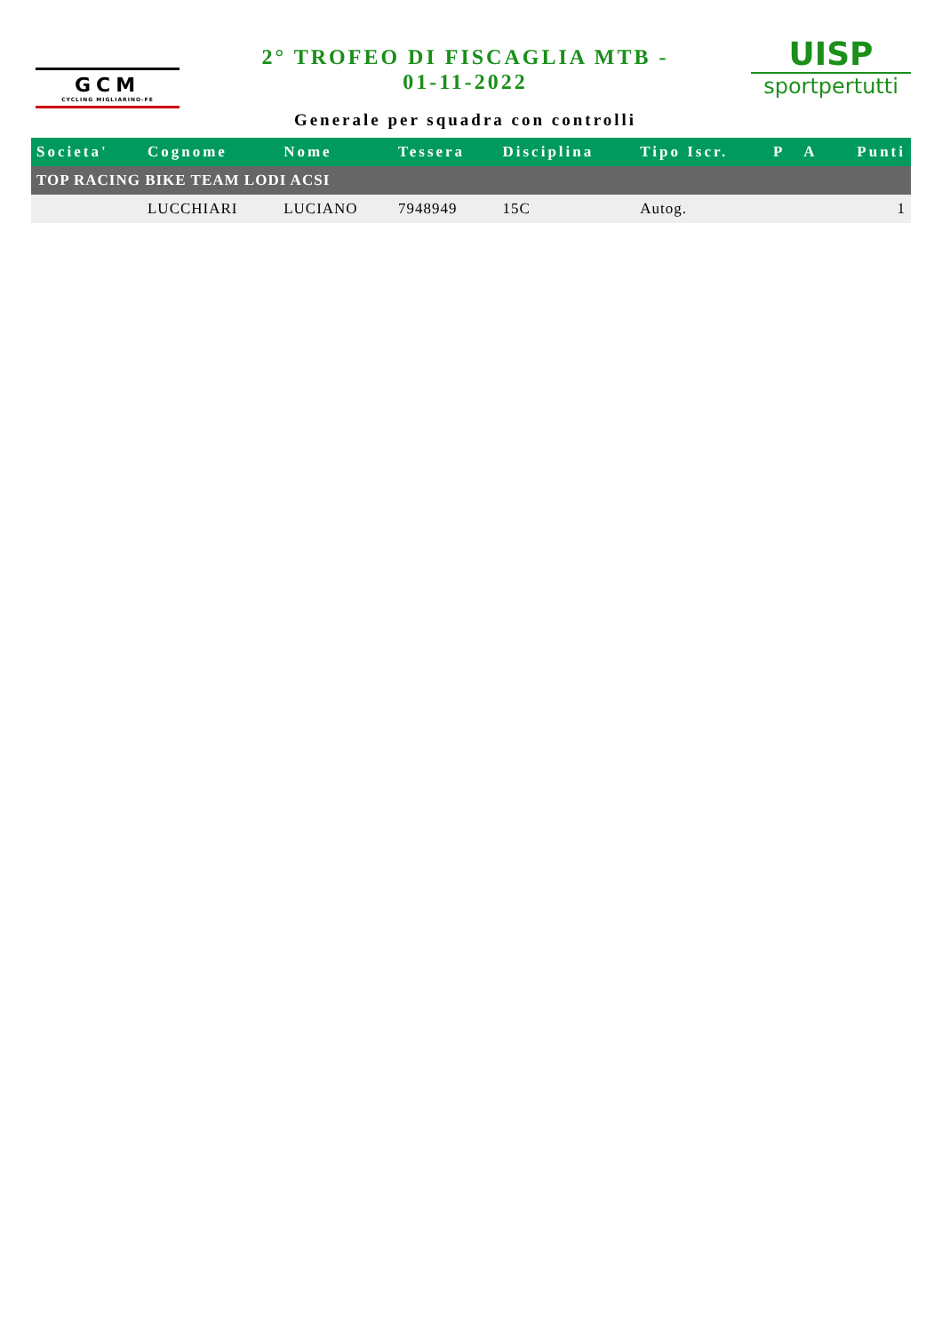GCM
CYCLING MIGLIARINO-FE
2° TROFEO DI FISCAGLIA MTB -
01-11-2022
Generale per squadra con controlli
UISP
sportpertutti
| Societa' | Cognome | Nome | Tessera | Disciplina | Tipo Iscr. | P | A | Punti |
| --- | --- | --- | --- | --- | --- | --- | --- | --- |
| TOP RACING BIKE TEAM LODI ACSI | | | | | | | | |
| | LUCCHIARI | LUCIANO | 7948949 | 15C | Autog. | | | 1 |